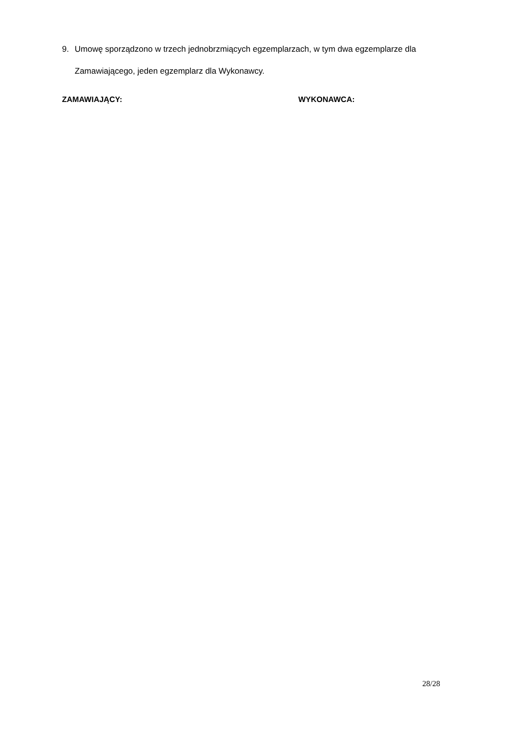9. Umowę sporządzono w trzech jednobrzmiących egzemplarzach, w tym dwa egzemplarze dla Zamawiającego, jeden egzemplarz dla Wykonawcy.
ZAMAWIAJĄCY: WYKONAWCA:
28/28